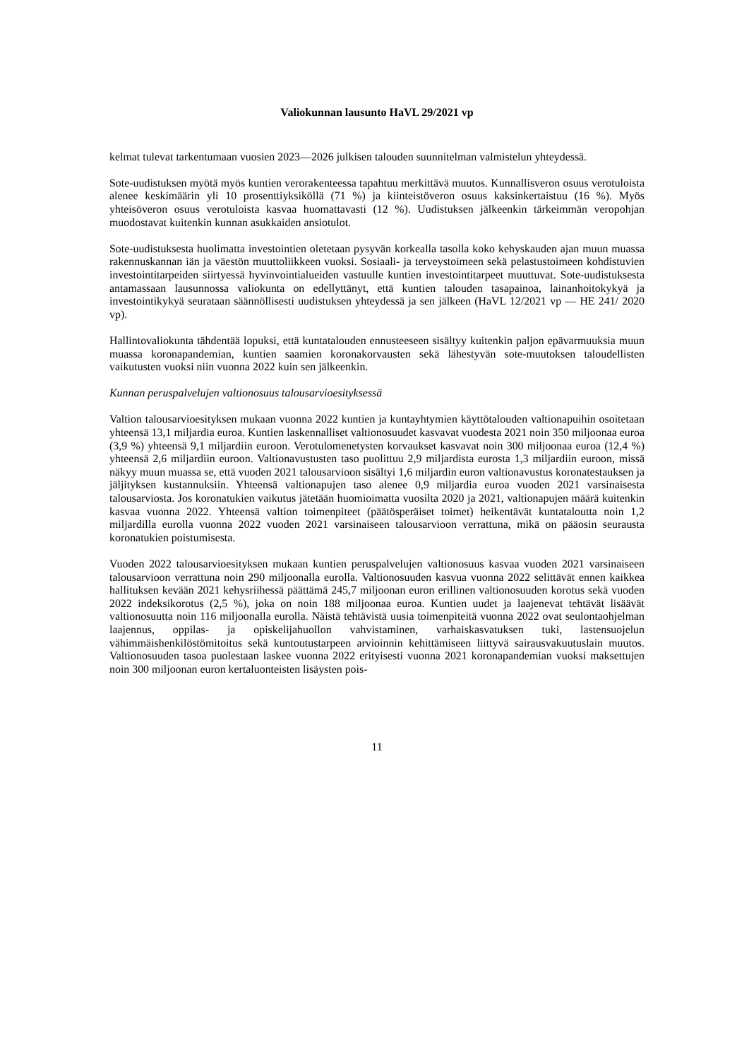Valiokunnan lausunto HaVL 29/2021 vp
kelmat tulevat tarkentumaan vuosien 2023—2026 julkisen talouden suunnitelman valmistelun yhteydessä.
Sote-uudistuksen myötä myös kuntien verorakenteessa tapahtuu merkittävä muutos. Kunnallisveron osuus verotuloista alenee keskimäärin yli 10 prosenttiyksiköllä (71 %) ja kiinteistöveron osuus kaksinkertaistuu (16 %). Myös yhteisöveron osuus verotuloista kasvaa huomattavasti (12 %). Uudistuksen jälkeenkin tärkeimmän veropohjan muodostavat kuitenkin kunnan asukkaiden ansiotulot.
Sote-uudistuksesta huolimatta investointien oletetaan pysyvän korkealla tasolla koko kehyskauden ajan muun muassa rakennuskannan iän ja väestön muuttoliikkeen vuoksi. Sosiaali- ja terveystoimeen sekä pelastustoimeen kohdistuvien investointitarpeiden siirtyessä hyvinvointialueiden vastuulle kuntien investointitarpeet muuttuvat. Sote-uudistuksesta antamassaan lausunnossa valiokunta on edellyttänyt, että kuntien talouden tasapainoa, lainanhoitokykyä ja investointikykyä seurataan säännöllisesti uudistuksen yhteydessä ja sen jälkeen (HaVL 12/2021 vp — HE 241/ 2020 vp).
Hallintovaliokunta tähdentää lopuksi, että kuntatalouden ennusteeseen sisältyy kuitenkin paljon epävarmuuksia muun muassa koronapandemian, kuntien saamien koronakorvausten sekä lähestyvän sote-muutoksen taloudellisten vaikutusten vuoksi niin vuonna 2022 kuin sen jälkeenkin.
Kunnan peruspalvelujen valtionosuus talousarvioesityksessä
Valtion talousarvioesityksen mukaan vuonna 2022 kuntien ja kuntayhtymien käyttötalouden valtionapuihin osoitetaan yhteensä 13,1 miljardia euroa. Kuntien laskennalliset valtionosuudet kasvavat vuodesta 2021 noin 350 miljoonaa euroa (3,9 %) yhteensä 9,1 miljardiin euroon. Verotulomenetysten korvaukset kasvavat noin 300 miljoonaa euroa (12,4 %) yhteensä 2,6 miljardiin euroon. Valtionavustusten taso puolittuu 2,9 miljardista eurosta 1,3 miljardiin euroon, missä näkyy muun muassa se, että vuoden 2021 talousarvioon sisältyi 1,6 miljardin euron valtionavustus koronatestauksen ja jäljityksen kustannuksiin. Yhteensä valtionapujen taso alenee 0,9 miljardia euroa vuoden 2021 varsinaisesta talousarviosta. Jos koronatukien vaikutus jätetään huomioimatta vuosilta 2020 ja 2021, valtionapujen määrä kuitenkin kasvaa vuonna 2022. Yhteensä valtion toimenpiteet (päätösperäiset toimet) heikentävät kuntataloutta noin 1,2 miljardilla eurolla vuonna 2022 vuoden 2021 varsinaiseen talousarvioon verrattuna, mikä on pääosin seurausta koronatukien poistumisesta.
Vuoden 2022 talousarvioesityksen mukaan kuntien peruspalvelujen valtionosuus kasvaa vuoden 2021 varsinaiseen talousarvioon verrattuna noin 290 miljoonalla eurolla. Valtionosuuden kasvua vuonna 2022 selittävät ennen kaikkea hallituksen kevään 2021 kehysriihessä päättämä 245,7 miljoonan euron erillinen valtionosuuden korotus sekä vuoden 2022 indeksikorotus (2,5 %), joka on noin 188 miljoonaa euroa. Kuntien uudet ja laajenevat tehtävät lisäävät valtionosuutta noin 116 miljoonalla eurolla. Näistä tehtävistä uusia toimenpiteitä vuonna 2022 ovat seulontaohjelman laajennus, oppilas- ja opiskelijahuollon vahvistaminen, varhaiskasvatuksen tuki, lastensuojelun vähimmäishenkilöstömitoitus sekä kuntoutustarpeen arvioinnin kehittämiseen liittyvä sairausvakuutuslain muutos. Valtionosuuden tasoa puolestaan laskee vuonna 2022 erityisesti vuonna 2021 koronapandemian vuoksi maksettujen noin 300 miljoonan euron kertaluonteisten lisäysten pois-
11